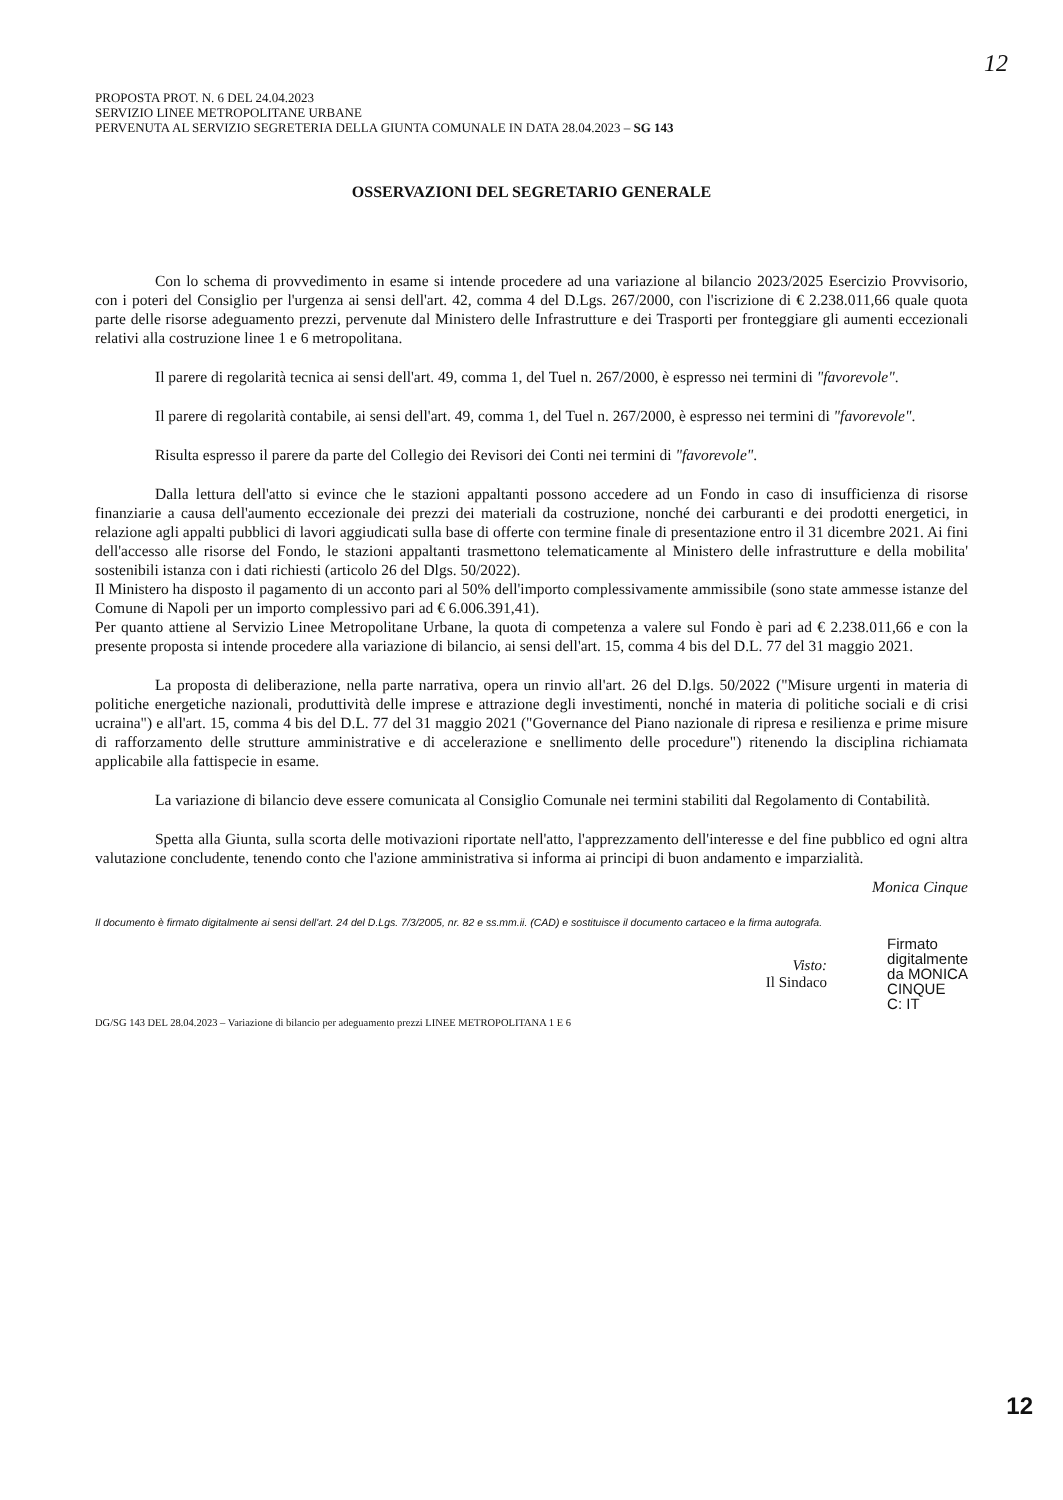12
PROPOSTA PROT. N. 6 DEL 24.04.2023
SERVIZIO LINEE METROPOLITANE URBANE
PERVENUTA AL SERVIZIO SEGRETERIA DELLA GIUNTA COMUNALE IN DATA 28.04.2023 – SG 143
OSSERVAZIONI DEL SEGRETARIO GENERALE
Con lo schema di provvedimento in esame si intende procedere ad una variazione al bilancio 2023/2025 Esercizio Provvisorio, con i poteri del Consiglio per l'urgenza ai sensi dell'art. 42, comma 4 del D.Lgs. 267/2000, con l'iscrizione di € 2.238.011,66 quale quota parte delle risorse adeguamento prezzi, pervenute dal Ministero delle Infrastrutture e dei Trasporti per fronteggiare gli aumenti eccezionali relativi alla costruzione linee 1 e 6 metropolitana.
Il parere di regolarità tecnica ai sensi dell'art. 49, comma 1, del Tuel n. 267/2000, è espresso nei termini di "favorevole".
Il parere di regolarità contabile, ai sensi dell'art. 49, comma 1, del Tuel n. 267/2000, è espresso nei termini di "favorevole".
Risulta espresso il parere da parte del Collegio dei Revisori dei Conti nei termini di "favorevole".
Dalla lettura dell'atto si evince che le stazioni appaltanti possono accedere ad un Fondo in caso di insufficienza di risorse finanziarie a causa dell'aumento eccezionale dei prezzi dei materiali da costruzione, nonché dei carburanti e dei prodotti energetici, in relazione agli appalti pubblici di lavori aggiudicati sulla base di offerte con termine finale di presentazione entro il 31 dicembre 2021. Ai fini dell'accesso alle risorse del Fondo, le stazioni appaltanti trasmettono telematicamente al Ministero delle infrastrutture e della mobilita' sostenibili istanza con i dati richiesti (articolo 26 del Dlgs. 50/2022).
Il Ministero ha disposto il pagamento di un acconto pari al 50% dell'importo complessivamente ammissibile (sono state ammesse istanze del Comune di Napoli per un importo complessivo pari ad € 6.006.391,41).
Per quanto attiene al Servizio Linee Metropolitane Urbane, la quota di competenza a valere sul Fondo è pari ad € 2.238.011,66 e con la presente proposta si intende procedere alla variazione di bilancio, ai sensi dell'art. 15, comma 4 bis del D.L. 77 del 31 maggio 2021.
La proposta di deliberazione, nella parte narrativa, opera un rinvio all'art. 26 del D.lgs. 50/2022 ("Misure urgenti in materia di politiche energetiche nazionali, produttività delle imprese e attrazione degli investimenti, nonché in materia di politiche sociali e di crisi ucraina") e all'art. 15, comma 4 bis del D.L. 77 del 31 maggio 2021 ("Governance del Piano nazionale di ripresa e resilienza e prime misure di rafforzamento delle strutture amministrative e di accelerazione e snellimento delle procedure") ritenendo la disciplina richiamata applicabile alla fattispecie in esame.
La variazione di bilancio deve essere comunicata al Consiglio Comunale nei termini stabiliti dal Regolamento di Contabilità.
Spetta alla Giunta, sulla scorta delle motivazioni riportate nell'atto, l'apprezzamento dell'interesse e del fine pubblico ed ogni altra valutazione concludente, tenendo conto che l'azione amministrativa si informa ai principi di buon andamento e imparzialità.
Monica Cinque
Il documento è firmato digitalmente ai sensi dell'art. 24 del D.Lgs. 7/3/2005, nr. 82 e ss.mm.ii. (CAD) e sostituisce il documento cartaceo e la firma autografa.
Visto:
Il Sindaco
Firmato
digitalmente
da MONICA
CINQUE
C: IT
DG/SG 143 DEL 28.04.2023 – Variazione di bilancio per adeguamento prezzi LINEE METROPOLITANA 1 E 6
12